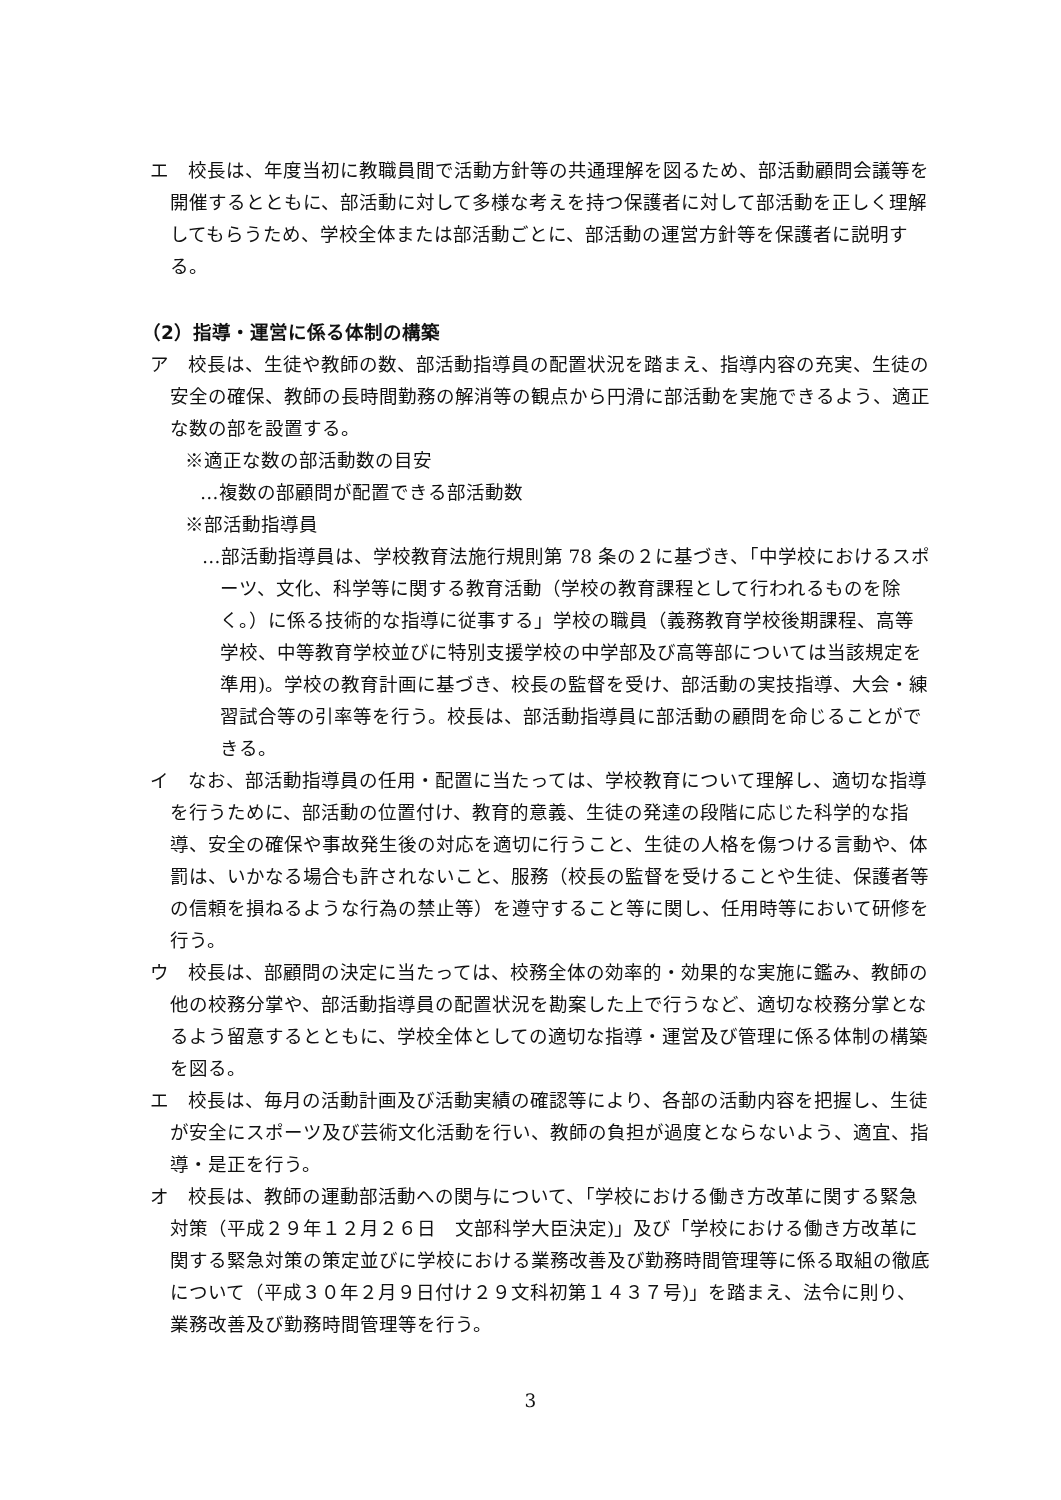エ　校長は、年度当初に教職員間で活動方針等の共通理解を図るため、部活動顧問会議等を開催するとともに、部活動に対して多様な考えを持つ保護者に対して部活動を正しく理解してもらうため、学校全体または部活動ごとに、部活動の運営方針等を保護者に説明する。
（2）指導・運営に係る体制の構築
ア　校長は、生徒や教師の数、部活動指導員の配置状況を踏まえ、指導内容の充実、生徒の安全の確保、教師の長時間勤務の解消等の観点から円滑に部活動を実施できるよう、適正な数の部を設置する。
※適正な数の部活動数の目安
…複数の部顧問が配置できる部活動数
※部活動指導員
…部活動指導員は、学校教育法施行規則第 78 条の２に基づき、「中学校におけるスポーツ、文化、科学等に関する教育活動（学校の教育課程として行われるものを除く。）に係る技術的な指導に従事する」学校の職員（義務教育学校後期課程、高等学校、中等教育学校並びに特別支援学校の中学部及び高等部については当該規定を準用)。学校の教育計画に基づき、校長の監督を受け、部活動の実技指導、大会・練習試合等の引率等を行う。校長は、部活動指導員に部活動の顧問を命じることができる。
イ　なお、部活動指導員の任用・配置に当たっては、学校教育について理解し、適切な指導を行うために、部活動の位置付け、教育的意義、生徒の発達の段階に応じた科学的な指導、安全の確保や事故発生後の対応を適切に行うこと、生徒の人格を傷つける言動や、体罰は、いかなる場合も許されないこと、服務（校長の監督を受けることや生徒、保護者等の信頼を損ねるような行為の禁止等）を遵守すること等に関し、任用時等において研修を行う。
ウ　校長は、部顧問の決定に当たっては、校務全体の効率的・効果的な実施に鑑み、教師の他の校務分掌や、部活動指導員の配置状況を勘案した上で行うなど、適切な校務分掌となるよう留意するとともに、学校全体としての適切な指導・運営及び管理に係る体制の構築を図る。
エ　校長は、毎月の活動計画及び活動実績の確認等により、各部の活動内容を把握し、生徒が安全にスポーツ及び芸術文化活動を行い、教師の負担が過度とならないよう、適宜、指導・是正を行う。
オ　校長は、教師の運動部活動への関与について、「学校における働き方改革に関する緊急対策（平成２９年１２月２６日　文部科学大臣決定)」及び「学校における働き方改革に関する緊急対策の策定並びに学校における業務改善及び勤務時間管理等に係る取組の徹底について（平成３０年２月９日付け２９文科初第１４３７号)」を踏まえ、法令に則り、業務改善及び勤務時間管理等を行う。
3